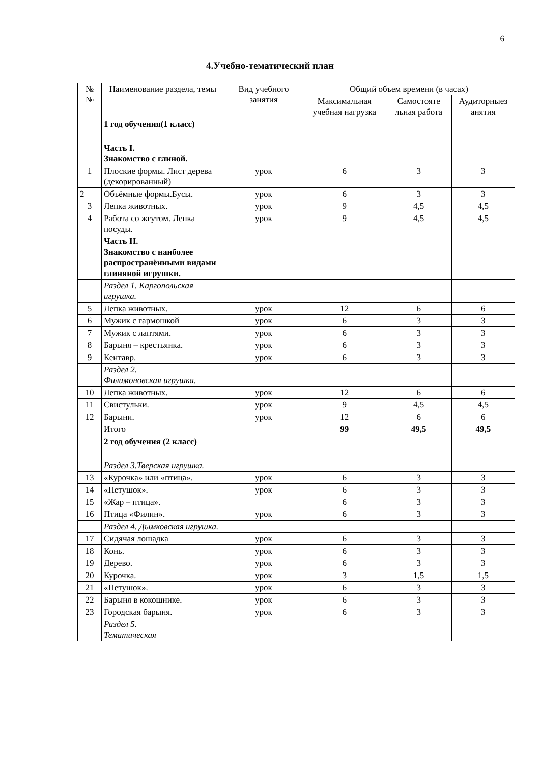6
4.Учебно-тематический план
| № № | Наименование раздела, темы | Вид учебного занятия | Общий объем времени (в часах) | | |
| --- | --- | --- | --- | --- | --- |
| | | | Максимальная учебная нагрузка | Самостояте льная работа | Аудиторныез анятия |
| | 1 год обучения(1 класс) | | | | |
| | Часть I. Знакомство с глиной. | | | | |
| 1 | Плоские формы. Лист дерева (декорированный) | урок | 6 | 3 | 3 |
| 2 | Объёмные формы.Бусы. | урок | 6 | 3 | 3 |
| 3 | Лепка животных. | урок | 9 | 4,5 | 4,5 |
| 4 | Работа со жгутом. Лепка посуды. | урок | 9 | 4,5 | 4,5 |
| | Часть II. Знакомство с наиболее распространёнными видами глиняной игрушки. | | | | |
| | Раздел 1. Каргопольская игрушка. | | | | |
| 5 | Лепка животных. | урок | 12 | 6 | 6 |
| 6 | Мужик с гармошкой | урок | 6 | 3 | 3 |
| 7 | Мужик с лаптями. | урок | 6 | 3 | 3 |
| 8 | Барыня – крестьянка. | урок | 6 | 3 | 3 |
| 9 | Кентавр. | урок | 6 | 3 | 3 |
| | Раздел 2. Филимоновская игрушка. | | | | |
| 10 | Лепка животных. | урок | 12 | 6 | 6 |
| 11 | Свистульки. | урок | 9 | 4,5 | 4,5 |
| 12 | Барыни. | урок | 12 | 6 | 6 |
| | Итого | | 99 | 49,5 | 49,5 |
| | 2 год обучения (2 класс) | | | | |
| | Раздел 3.Тверская игрушка. | | | | |
| 13 | «Курочка» или «птица». | урок | 6 | 3 | 3 |
| 14 | «Петушок». | урок | 6 | 3 | 3 |
| 15 | «Жар – птица». | | 6 | 3 | 3 |
| 16 | Птица «Филин». | урок | 6 | 3 | 3 |
| | Раздел 4. Дымковская игрушка. | | | | |
| 17 | Сидячая лошадка | урок | 6 | 3 | 3 |
| 18 | Конь. | урок | 6 | 3 | 3 |
| 19 | Дерево. | урок | 6 | 3 | 3 |
| 20 | Курочка. | урок | 3 | 1,5 | 1,5 |
| 21 | «Петушок». | урок | 6 | 3 | 3 |
| 22 | Барыня в кокошнике. | урок | 6 | 3 | 3 |
| 23 | Городская барыня. | урок | 6 | 3 | 3 |
| | Раздел 5. Тематическая | | | | |